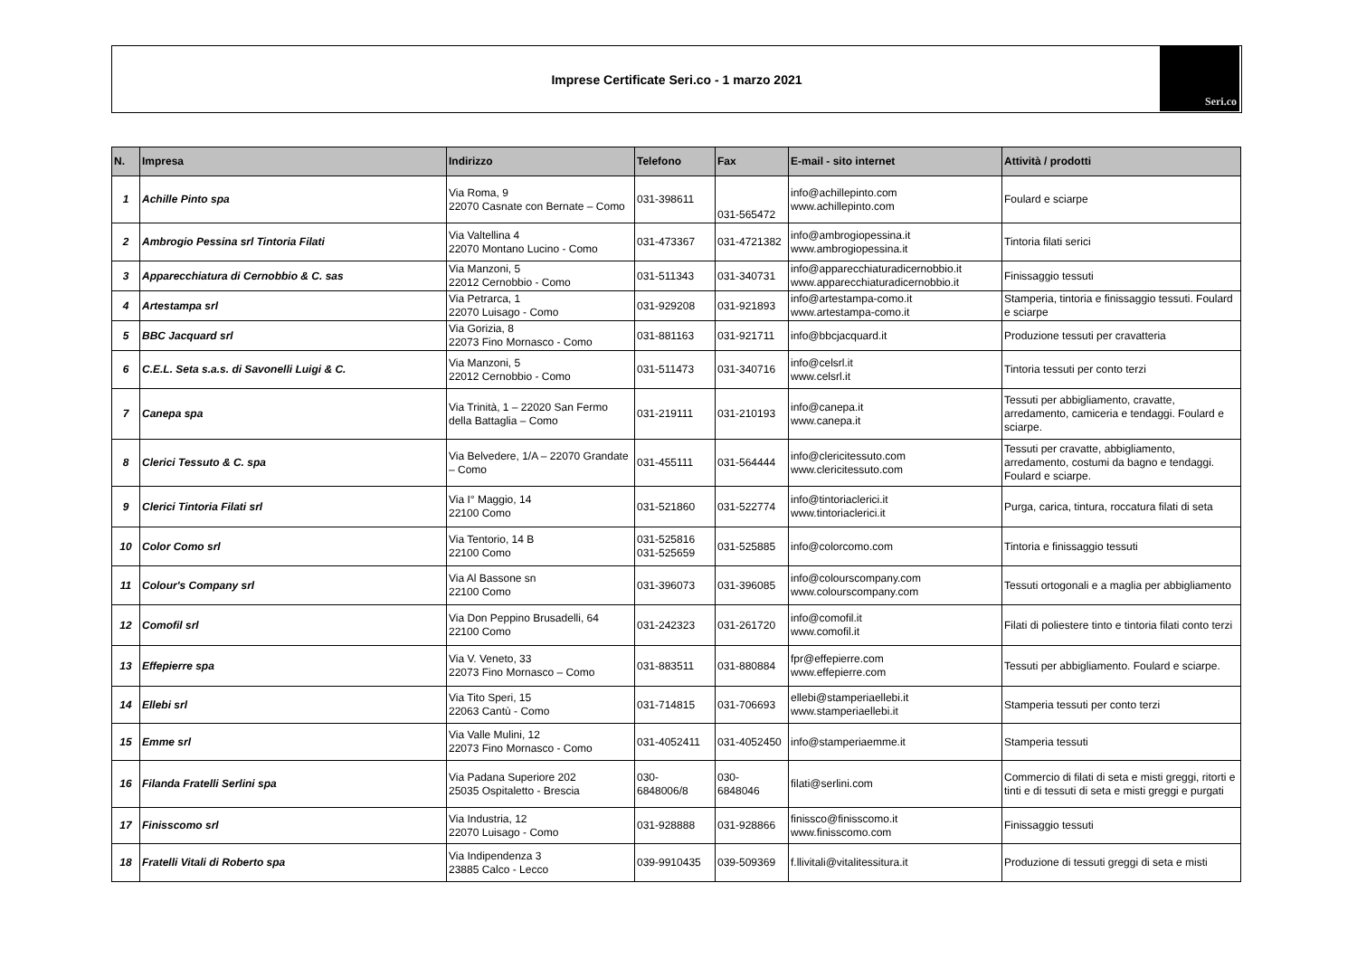Imprese Certificate Seri.co - 1 marzo 2021
Seri.co
| N. | Impresa | Indirizzo | Telefono | Fax | E-mail - sito internet | Attività / prodotti |
| --- | --- | --- | --- | --- | --- | --- |
| 1 | Achille Pinto spa | Via Roma, 9 22070 Casnate con Bernate – Como | 031-398611 | 031-565472 | info@achillepinto.com www.achillepinto.com | Foulard e sciarpe |
| 2 | Ambrogio Pessina srl Tintoria Filati | Via Valtellina 4 22070 Montano Lucino - Como | 031-473367 | 031-4721382 | info@ambrogiopessina.it www.ambrogiopessina.it | Tintoria filati serici |
| 3 | Apparecchiatura di Cernobbio & C. sas | Via Manzoni, 5 22012 Cernobbio - Como | 031-511343 | 031-340731 | info@apparecchiaturadicernobbio.it www.apparecchiaturadicernobbio.it | Finissaggio tessuti |
| 4 | Artestampa srl | Via Petrarca, 1 22070 Luisago - Como | 031-929208 | 031-921893 | info@artestampa-como.it www.artestampa-como.it | Stamperia, tintoria e finissaggio tessuti. Foulard e sciarpe |
| 5 | BBC Jacquard srl | Via Gorizia, 8 22073 Fino Mornasco - Como | 031-881163 | 031-921711 | info@bbcjacquard.it | Produzione tessuti per cravatteria |
| 6 | C.E.L. Seta s.a.s. di Savonelli Luigi & C. | Via Manzoni, 5 22012 Cernobbio - Como | 031-511473 | 031-340716 | info@celsrl.it www.celsrl.it | Tintoria tessuti per conto terzi |
| 7 | Canepa spa | Via Trinità, 1 – 22020 San Fermo della Battaglia – Como | 031-219111 | 031-210193 | info@canepa.it www.canepa.it | Tessuti per abbigliamento, cravatte, arredamento, camiceria e tendaggi. Foulard e sciarpe. |
| 8 | Clerici Tessuto & C. spa | Via Belvedere, 1/A – 22070 Grandate – Como | 031-455111 | 031-564444 | info@clericitessuto.com www.clericitessuto.com | Tessuti per cravatte, abbigliamento, arredamento, costumi da bagno e tendaggi. Foulard e sciarpe. |
| 9 | Clerici Tintoria Filati srl | Via I° Maggio, 14 22100 Como | 031-521860 | 031-522774 | info@tintoriaclerici.it www.tintoriaclerici.it | Purga, carica, tintura, roccatura filati di seta |
| 10 | Color Como srl | Via Tentorio, 14 B 22100 Como | 031-525816 031-525659 | 031-525885 | info@colorcomo.com | Tintoria e finissaggio tessuti |
| 11 | Colour's Company srl | Via Al Bassone sn 22100 Como | 031-396073 | 031-396085 | info@colourscompany.com www.colourscompany.com | Tessuti ortogonali e a maglia per abbigliamento |
| 12 | Comofil srl | Via Don Peppino Brusadelli, 64 22100 Como | 031-242323 | 031-261720 | info@comofil.it www.comofil.it | Filati di poliestere tinto e tintoria filati conto terzi |
| 13 | Effepierre spa | Via V. Veneto, 33 22073 Fino Mornasco – Como | 031-883511 | 031-880884 | fpr@effepierre.com www.effepierre.com | Tessuti per abbigliamento. Foulard e sciarpe. |
| 14 | Ellebi srl | Via Tito Speri, 15 22063 Cantù - Como | 031-714815 | 031-706693 | ellebi@stamperiaellebi.it www.stamperiaellebi.it | Stamperia tessuti per conto terzi |
| 15 | Emme srl | Via Valle Mulini, 12 22073 Fino Mornasco - Como | 031-4052411 | 031-4052450 | info@stamperiaemme.it | Stamperia tessuti |
| 16 | Filanda Fratelli Serlini spa | Via Padana Superiore 202 25035 Ospitaletto - Brescia | 030- 6848006/8 | 030- 6848046 | filati@serlini.com | Commercio di filati di seta e misti greggi, ritorti e tinti e di tessuti di seta e misti greggi e purgati |
| 17 | Finisscomo srl | Via Industria, 12 22070 Luisago - Como | 031-928888 | 031-928866 | finissco@finisscomo.it www.finisscomo.com | Finissaggio tessuti |
| 18 | Fratelli Vitali di Roberto spa | Via Indipendenza 3 23885 Calco - Lecco | 039-9910435 | 039-509369 | f.llivitali@vitalitessitura.it | Produzione di tessuti greggi di seta e misti |